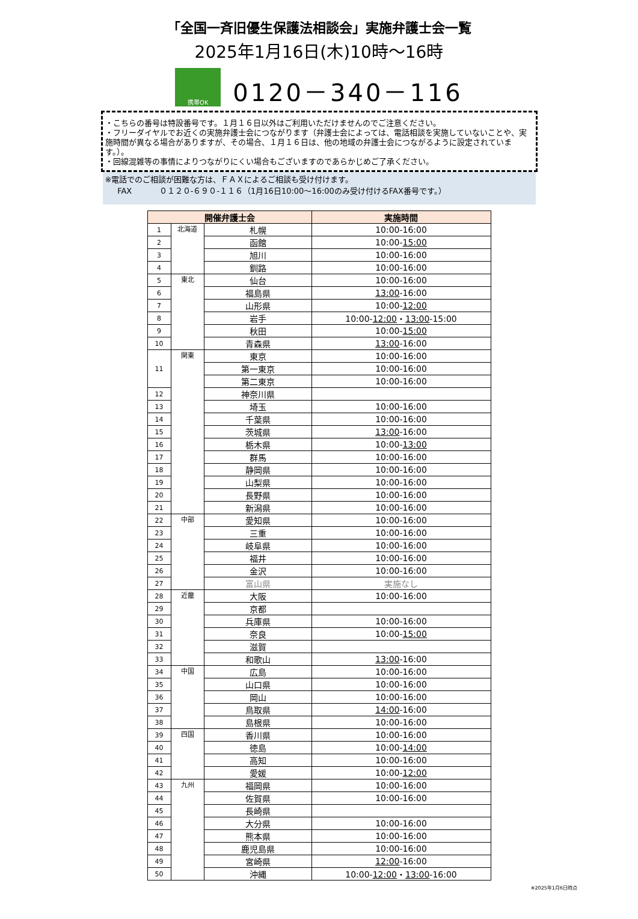「全国一斉旧優生保護法相談会」実施弁護士会一覧
2025年1月16日(木)10時～16時
携帯OK
0120－340－116
・こちらの番号は特設番号です。１月１６日以外はご利用いただけませんのでご注意ください。
・フリーダイヤルでお近くの実施弁護士会につながります（弁護士会によっては、電話相談を実施していないことや、実施時間が異なる場合がありますが、その場合、１月１６日は、他の地域の弁護士会につながるように設定されています。）。
・回線混雑等の事情によりつながりにくい場合もございますのであらかじめご了承ください。
※電話でのご相談が困難な方は、ＦＡＸによるご相談も受け付けます。
FAX ０１２０-６９０-１１６（1月16日10:00～16:00のみ受け付けるFAX番号です。）
| 開催弁護士会 | | | 実施時間 |
| --- | --- | --- | --- |
| 1 | 北海道 | 札幌 | 10:00-16:00 |
| 2 | | 函館 | 10:00- 15:00 |
| 3 | | 旭川 | 10:00-16:00 |
| 4 | | 釧路 | 10:00-16:00 |
| 5 | 東北 | 仙台 | 10:00-16:00 |
| 6 | | 福島県 | 13:00 -16:00 |
| 7 | | 山形県 | 10:00- 12:00 |
| 8 | | 岩手 | 10:00- 12:00 ・ 13:00 -15:00 |
| 9 | | 秋田 | 10:00- 15:00 |
| 10 | | 青森県 | 13:00 -16:00 |
| 11 | 関東 | 東京 | 10:00-16:00 |
| | | 第一東京 | 10:00-16:00 |
| | | 第二東京 | 10:00-16:00 |
| 12 | | 神奈川県 | |
| 13 | | 埼玉 | 10:00-16:00 |
| 14 | | 千葉県 | 10:00-16:00 |
| 15 | | 茨城県 | 13:00 -16:00 |
| 16 | | 栃木県 | 10:00- 13:00 |
| 17 | | 群馬 | 10:00-16:00 |
| 18 | | 静岡県 | 10:00-16:00 |
| 19 | | 山梨県 | 10:00-16:00 |
| 20 | | 長野県 | 10:00-16:00 |
| 21 | | 新潟県 | 10:00-16:00 |
| 22 | 中部 | 愛知県 | 10:00-16:00 |
| 23 | | 三重 | 10:00-16:00 |
| 24 | | 岐阜県 | 10:00-16:00 |
| 25 | | 福井 | 10:00-16:00 |
| 26 | | 金沢 | 10:00-16:00 |
| 27 | | 富山県 | 実施なし |
| 28 | 近畿 | 大阪 | 10:00-16:00 |
| 29 | | 京都 | |
| 30 | | 兵庫県 | 10:00-16:00 |
| 31 | | 奈良 | 10:00- 15:00 |
| 32 | | 滋賀 | |
| 33 | | 和歌山 | 13:00 -16:00 |
| 34 | 中国 | 広島 | 10:00-16:00 |
| 35 | | 山口県 | 10:00-16:00 |
| 36 | | 岡山 | 10:00-16:00 |
| 37 | | 鳥取県 | 14:00 -16:00 |
| 38 | | 島根県 | 10:00-16:00 |
| 39 | 四国 | 香川県 | 10:00-16:00 |
| 40 | | 徳島 | 10:00- 14:00 |
| 41 | | 高知 | 10:00-16:00 |
| 42 | | 愛媛 | 10:00- 12:00 |
| 43 | 九州 | 福岡県 | 10:00-16:00 |
| 44 | | 佐賀県 | 10:00-16:00 |
| 45 | | 長崎県 | |
| 46 | | 大分県 | 10:00-16:00 |
| 47 | | 熊本県 | 10:00-16:00 |
| 48 | | 鹿児島県 | 10:00-16:00 |
| 49 | | 宮崎県 | 12:00 -16:00 |
| 50 | | 沖縄 | 10:00- 12:00 ・ 13:00 -16:00 |
※2025年1月6日時点